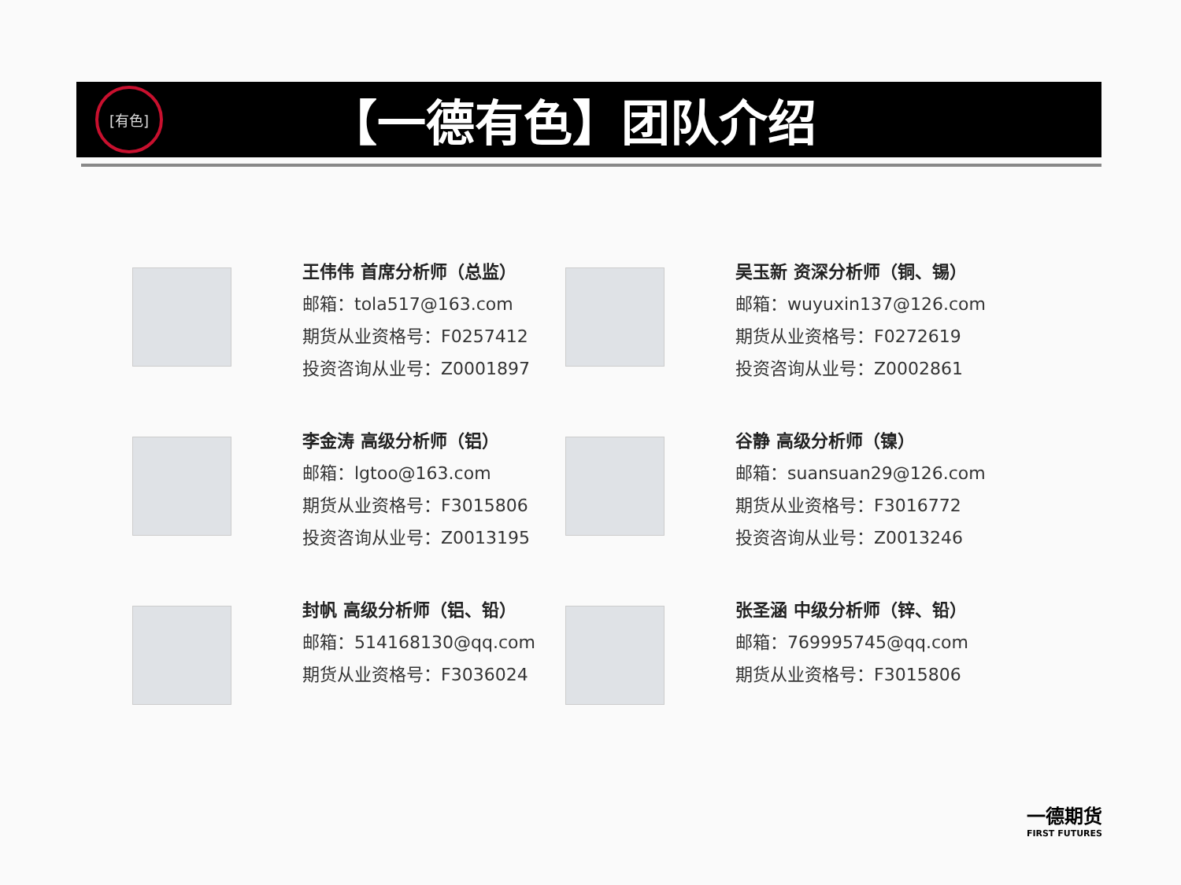[有色]
【一德有色】团队介绍
王伟伟 首席分析师（总监）
邮箱：tola517@163.com
期货从业资格号：F0257412
投资咨询从业号：Z0001897
吴玉新 资深分析师（铜、锡）
邮箱：wuyuxin137@126.com
期货从业资格号：F0272619
投资咨询从业号：Z0002861
李金涛 高级分析师（铝）
邮箱：lgtoo@163.com
期货从业资格号：F3015806
投资咨询从业号：Z0013195
谷静 高级分析师（镍）
邮箱：suansuan29@126.com
期货从业资格号：F3016772
投资咨询从业号：Z0013246
封帆 高级分析师（铝、铅）
邮箱：514168130@qq.com
期货从业资格号：F3036024
张圣涵 中级分析师（锌、铅）
邮箱：769995745@qq.com
期货从业资格号：F3015806
一德期货
FIRST FUTURES